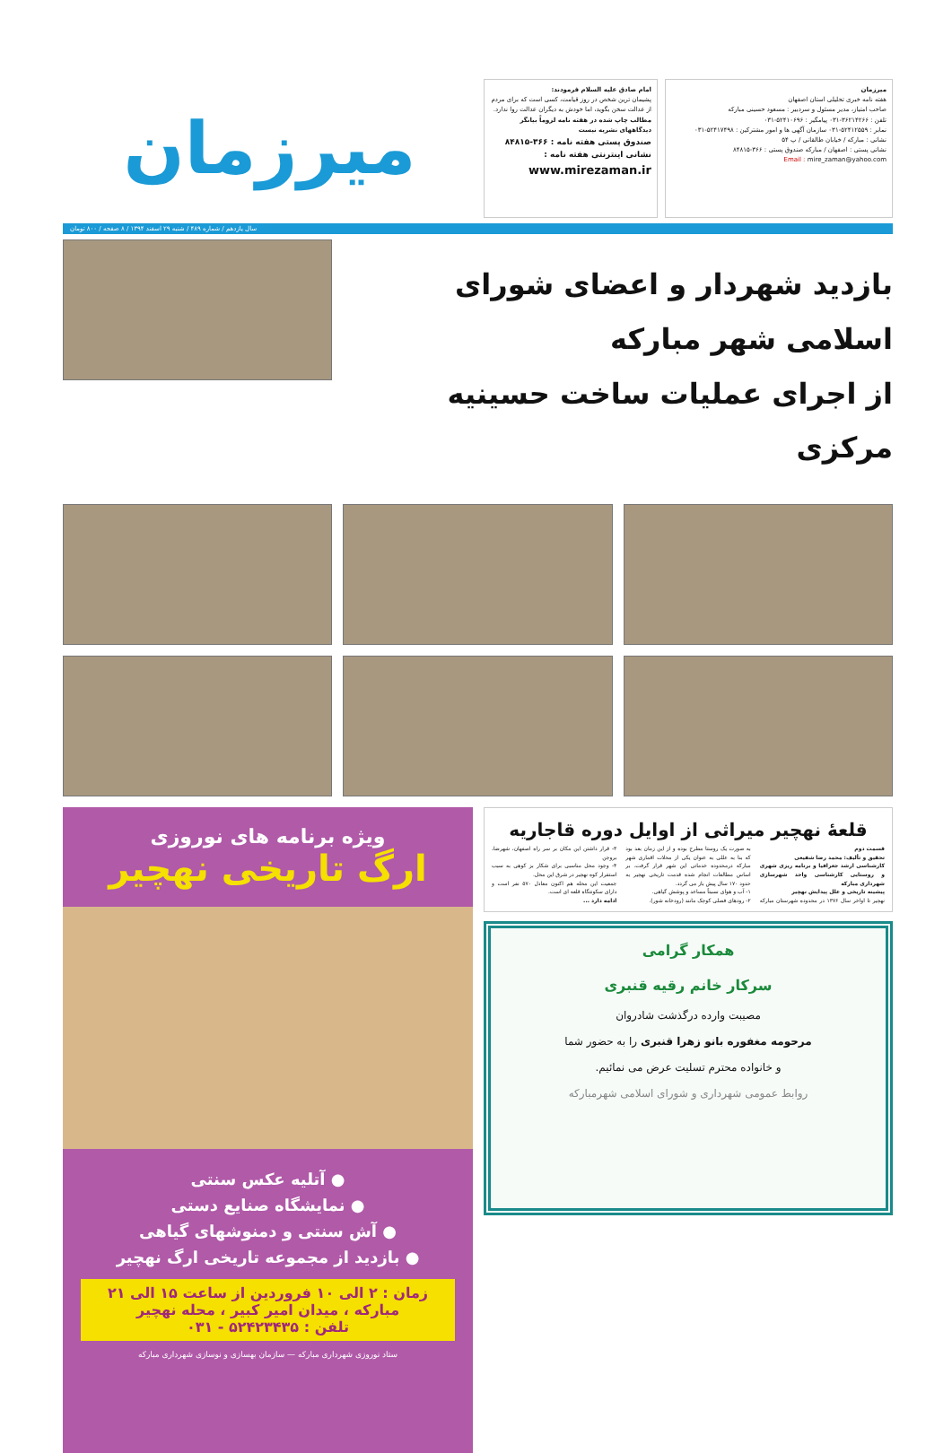میرزمان
هفته نامه خبری تحلیلی استان اصفهان
صاحب امتیاز، مدیر مسئول و سردبیر : مسعود حسینی مبارکه
تلفن : ۳۶۲۱۴۲۶۶-۰۳۱ پیامگیر : ۵۲۴۱۰۶۹۶-۰۳۱
نمابر : ۵۲۴۱۲۵۵۹-۰۳۱ سازمان آگهی ها و امور مشترکین : ۵۲۴۱۷۴۹۸-۰۳۱
نشانی : مبارکه / خیابان طالقانی / پ ۵۴
نشانی پستی : اصفهان / مبارکه صندوق پستی : ۳۶۶-۸۴۸۱۵
Email : mire_zaman@yahoo.com
امام صادق علیه السلام فرمودند:
پشیمان ترین شخص در روز قیامت، کسی است که برای مردم از عدالت سخن بگوید، اما خودش به دیگران عدالت روا ندارد.
مطالب چاپ شده در هفته نامه لزوماً بیانگر دیدگاههای نشریه نیست
صندوق پستی هفته نامه : ۳۶۶-۸۴۸۱۵
نشانی اینترنتی هفته نامه :
www.mirezaman.ir
میرزمان
سال یازدهم / شماره ۴۸۹ / شنبه ۲۹ اسفند ۱۳۹۴ / ۸ صفحه / ۸۰۰ تومان
بازدید شهردار و اعضای شورای اسلامی شهر مبارکه
از اجرای عملیات ساخت حسینیه مرکزی
قلعهٔ نهچیر میراثی از اوایل دوره قاجاریه
قسمت دوم
تحقیق و تألیف: محمد رضا شفیعی
کارشناسی ارشد جغرافیا و برنامه ریزی شهری و روستایی کارشناسی واحد شهرسازی شهرداری مبارکه
پیشینه تاریخی و علل پیدایش نهچیر
نهچیر تا اواخر سال ۱۳۷۶ در محدوده شهرستان مبارکه به صورت یک روستا مطرح بوده و از این زمان بعد بود که بنا به عللی به عنوان یکی از محلات اقماری شهر مبارکه درمحدوده خدماتی این شهر قرار گرفت. بر اساس مطالعات انجام شده قدمت تاریخی نهچیر به حدود ۱۷۰ سال پیش باز می گردد.
۱- آب و هوای نسبتاً مساعد و پوشش گیاهی.
۲- رودهای فصلی کوچک مانند (رودخانه شور).
۳- قرار داشتن این مکان بر سر راه اصفهان، شهرضا، بروجن
۴- وجود محل مناسبی برای شکار بز کوهی به سبب استقرار کوه نهچیر در شرق این محل.
جمعیت این محله هم اکنون معادل ۵۷۰ نفر است و دارای سکونتگاه قلعه ای است.
ادامه دارد ...
همکار گرامی
سرکار خانم رقیه قنبری
مصیبت وارده درگذشت شادروان
مرحومه مغفوره بانو زهرا قنبری را به حضور شما
و خانواده محترم تسلیت عرض می نمائیم.
روابط عمومی شهرداری و شورای اسلامی شهرمبارکه
ویژه برنامه های نوروزی
ارگ تاریخی نهچیر
● آتلیه عکس سنتی
● نمایشگاه صنایع دستی
● آش سنتی و دمنوشهای گیاهی
● بازدید از مجموعه تاریخی ارگ نهچیر
زمان : ۲ الی ۱۰ فروردین از ساعت ۱۵ الی ۲۱
مبارکه ، میدان امیر کبیر ، محله نهچیر
تلفن : ۵۲۴۲۳۴۳۵ - ۰۳۱
ستاد نوروزی شهرداری مبارکه — سازمان بهسازی و نوسازی شهرداری مبارکه